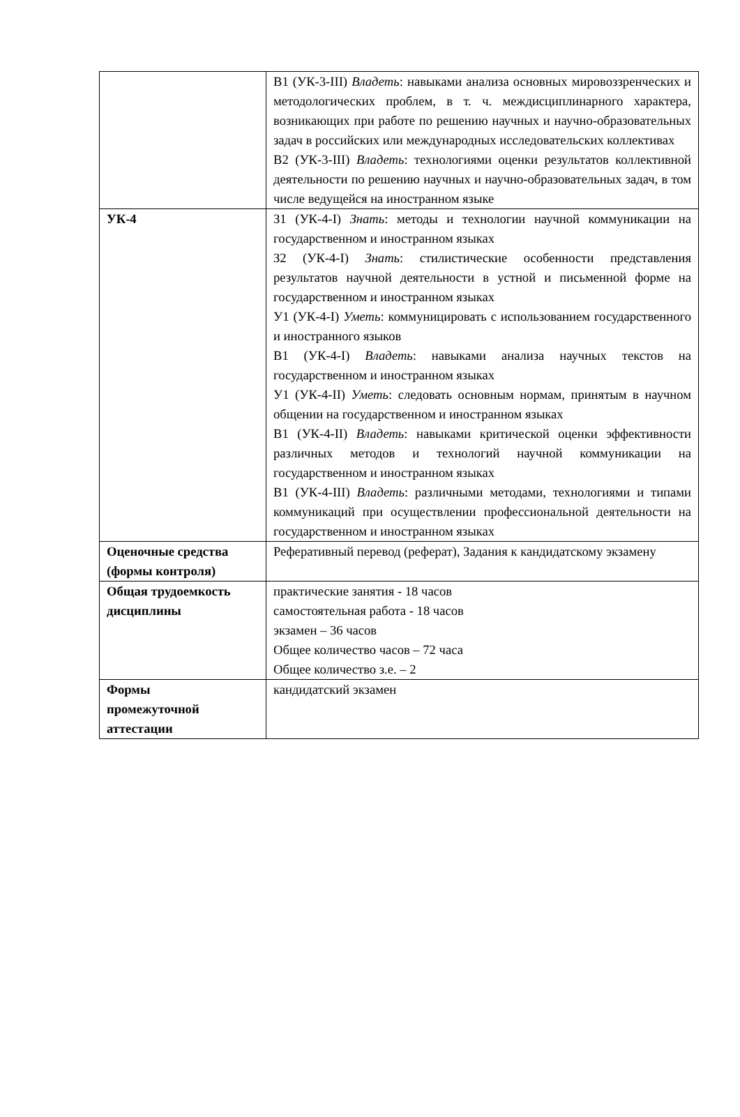| | В1 (УК-3-III) Владеть : навыками анализа основных мировоззренческих и методологических проблем, в т. ч. междисциплинарного характера, возникающих при работе по решению научных и научно-образовательных задач в российских или международных исследовательских коллективах В2 (УК-3-III) Владеть : технологиями оценки результатов коллективной деятельности по решению научных и научно-образовательных задач, в том числе ведущейся на иностранном языке |
| УК-4 | З1 (УК-4-I) Знать : методы и технологии научной коммуникации на государственном и иностранном языках З2 (УК-4-I) Знать : стилистические особенности представления результатов научной деятельности в устной и письменной форме на государственном и иностранном языках У1 (УК-4-I) Уметь : коммуницировать с использованием государственного и иностранного языков В1 (УК-4-I) Владеть : навыками анализа научных текстов на государственном и иностранном языках У1 (УК-4-II) Уметь : следовать основным нормам, принятым в научном общении на государственном и иностранном языках В1 (УК-4-II) Владеть : навыками критической оценки эффективности различных методов и технологий научной коммуникации на государственном и иностранном языках В1 (УК-4-III) Владеть : различными методами, технологиями и типами коммуникаций при осуществлении профессиональной деятельности на государственном и иностранном языках |
| Оценочные средства (формы контроля) | Реферативный перевод (реферат), Задания к кандидатскому экзамену |
| Общая трудоемкость дисциплины | практические занятия - 18 часов самостоятельная работа - 18 часов экзамен – 36 часов Общее количество часов – 72 часа Общее количество з.е. – 2 |
| Формы промежуточной аттестации | кандидатский экзамен |